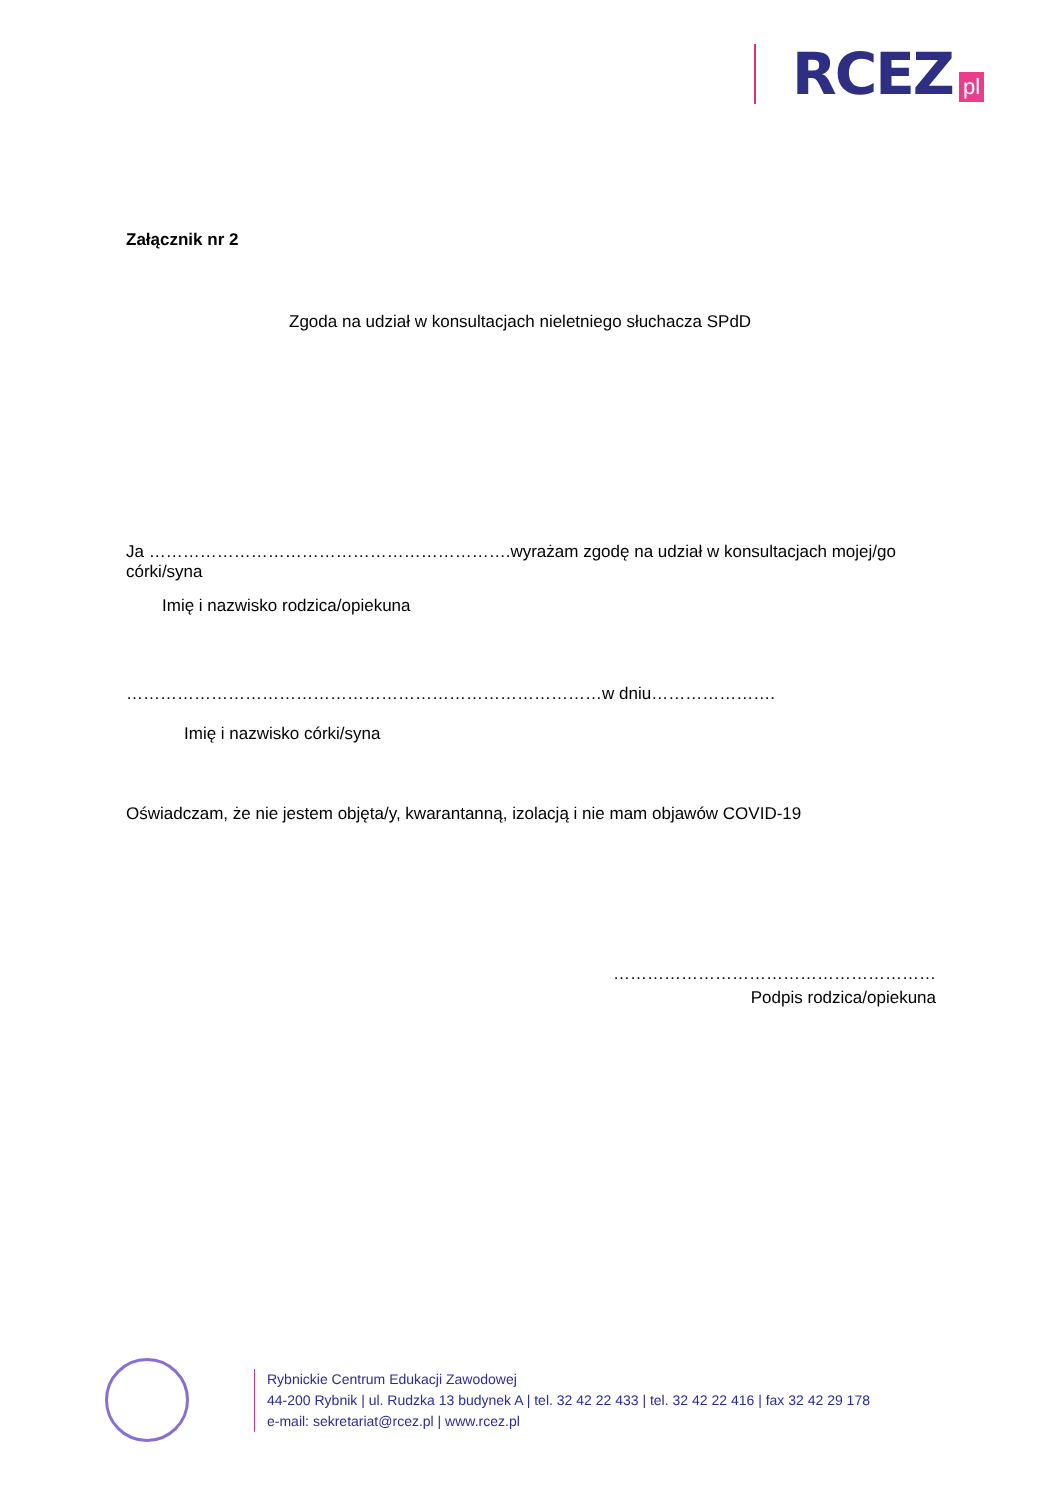RCEZ pl
Załącznik nr 2
Zgoda na udział w konsultacjach nieletniego słuchacza SPdD
Ja ……………………………………………………….wyrażam zgodę na udział w konsultacjach mojej/go córki/syna
Imię i nazwisko rodzica/opiekuna
…………………………………………………………………………w dniu………………….
Imię i nazwisko córki/syna
Oświadczam, że nie jestem objęta/y, kwarantanną, izolacją i nie mam objawów COVID-19
…………………………………………………
Podpis rodzica/opiekuna
Rybnickie Centrum Edukacji Zawodowej
44-200 Rybnik | ul. Rudzka 13 budynek A | tel. 32 42 22 433 | tel. 32 42 22 416 | fax 32 42 29 178
e-mail: sekretariat@rcez.pl | www.rcez.pl